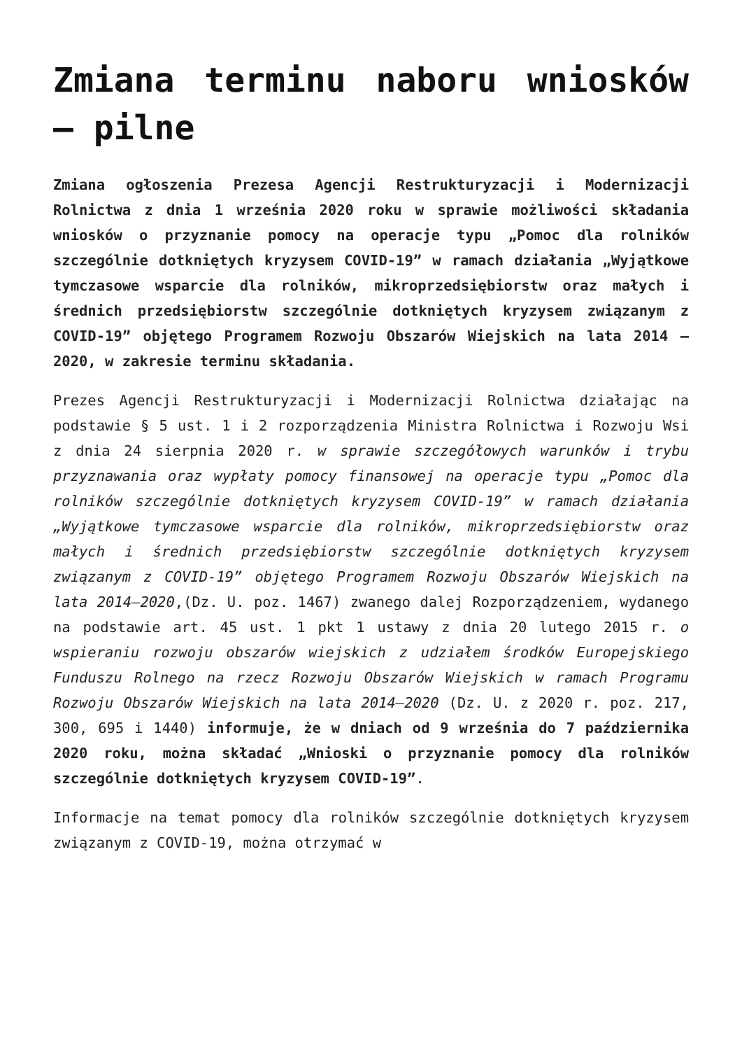Zmiana terminu naboru wniosków – pilne
Zmiana ogłoszenia Prezesa Agencji Restrukturyzacji i Modernizacji Rolnictwa z dnia 1 września 2020 roku w sprawie możliwości składania wniosków o przyznanie pomocy na operacje typu „Pomoc dla rolników szczególnie dotkniętych kryzysem COVID-19” w ramach działania „Wyjątkowe tymczasowe wsparcie dla rolników, mikroprzedsiębiorstw oraz małych i średnich przedsiębiorstw szczególnie dotkniętych kryzysem związanym z COVID-19” objętego Programem Rozwoju Obszarów Wiejskich na lata 2014 – 2020, w zakresie terminu składania.
Prezes Agencji Restrukturyzacji i Modernizacji Rolnictwa działając na podstawie § 5 ust. 1 i 2 rozporządzenia Ministra Rolnictwa i Rozwoju Wsi z dnia 24 sierpnia 2020 r. w sprawie szczegółowych warunków i trybu przyznawania oraz wypłaty pomocy finansowej na operacje typu „Pomoc dla rolników szczególnie dotkniętych kryzysem COVID-19” w ramach działania „Wyjątkowe tymczasowe wsparcie dla rolników, mikroprzedsiębiorstw oraz małych i średnich przedsiębiorstw szczególnie dotkniętych kryzysem związanym z COVID-19” objętego Programem Rozwoju Obszarów Wiejskich na lata 2014–2020,(Dz. U. poz. 1467) zwanego dalej Rozporządzeniem, wydanego na podstawie art. 45 ust. 1 pkt 1 ustawy z dnia 20 lutego 2015 r. o wspieraniu rozwoju obszarów wiejskich z udziałem środków Europejskiego Funduszu Rolnego na rzecz Rozwoju Obszarów Wiejskich w ramach Programu Rozwoju Obszarów Wiejskich na lata 2014–2020 (Dz. U. z 2020 r. poz. 217, 300, 695 i 1440) informuje, że w dniach od 9 września do 7 października 2020 roku, można składać „Wnioski o przyznanie pomocy dla rolników szczególnie dotkniętych kryzysem COVID-19”.
Informacje na temat pomocy dla rolników szczególnie dotkniętych kryzysem związanym z COVID-19, można otrzymać w